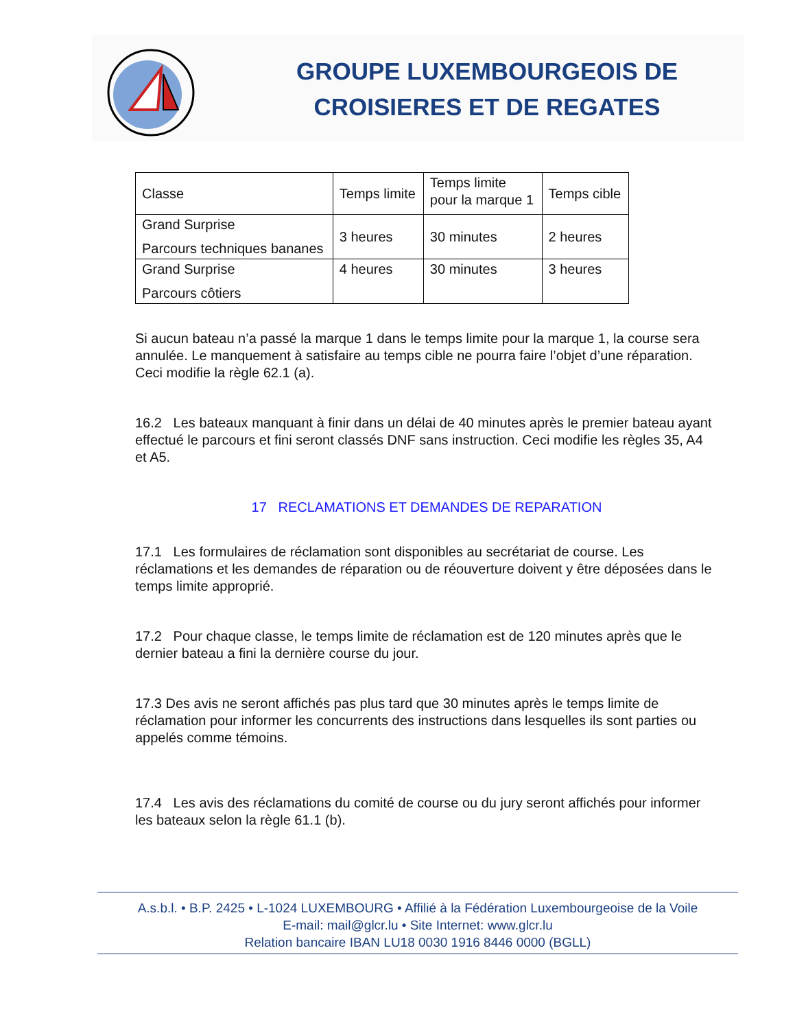GROUPE LUXEMBOURGEOIS DE CROISIERES ET DE REGATES
| Classe | Temps limite | Temps limite pour la marque 1 | Temps cible |
| Grand Surprise Parcours techniques bananes | 3 heures | 30 minutes | 2 heures |
| Grand Surprise Parcours côtiers | 4 heures | 30 minutes | 3 heures |
Si aucun bateau n’a passé la marque 1 dans le temps limite pour la marque 1, la course sera annulée. Le manquement à satisfaire au temps cible ne pourra faire l’objet d’une réparation. Ceci modifie la règle 62.1 (a).
16.2 Les bateaux manquant à finir dans un délai de 40 minutes après le premier bateau ayant effectué le parcours et fini seront classés DNF sans instruction. Ceci modifie les règles 35, A4 et A5.
17 RECLAMATIONS ET DEMANDES DE REPARATION
17.1 Les formulaires de réclamation sont disponibles au secrétariat de course. Les réclamations et les demandes de réparation ou de réouverture doivent y être déposées dans le temps limite approprié.
17.2 Pour chaque classe, le temps limite de réclamation est de 120 minutes après que le dernier bateau a fini la dernière course du jour.
17.3 Des avis ne seront affichés pas plus tard que 30 minutes après le temps limite de réclamation pour informer les concurrents des instructions dans lesquelles ils sont parties ou appelés comme témoins.
17.4 Les avis des réclamations du comité de course ou du jury seront affichés pour informer les bateaux selon la règle 61.1 (b).
A.s.b.l. • B.P. 2425 • L-1024 LUXEMBOURG • Affilié à la Fédération Luxembourgeoise de la Voile
E-mail: mail@glcr.lu • Site Internet: www.glcr.lu
Relation bancaire IBAN LU18 0030 1916 8446 0000 (BGLL)